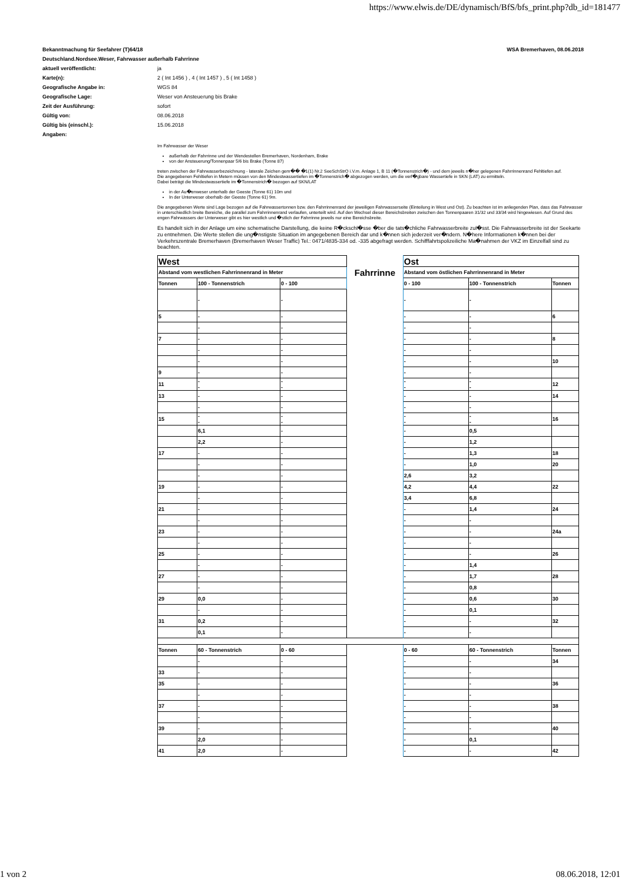https://www.elwis.de/DE/dynamisch/BfS/bfs_print.php?db_id=181477
Bekanntmachung für Seefahrer (T)64/18 WSA Bremerhaven, 08.06.2018
Deutschland.Nordsee.Weser, Fahrwasser außerhalb Fahrrinne
| aktuell veröffentlicht: | ja |
| Karte(n): | 2 ( Int 1456 ) , 4 ( Int 1457 ) , 5 ( Int 1458 ) |
| Geografische Angabe in: | WGS 84 |
| Geografische Lage: | Weser von Ansteuerung bis Brake |
| Zeit der Ausführung: | sofort |
| Gültig von: | 08.06.2018 |
| Gültig bis (einschl.): | 15.06.2018 |
| Angaben: | |
Im Fahrwasser der Weser
außerhalb der Fahrrinne und der Wendestellen Bremerhaven, Nordenham, Brake
von der Ansteuerung/Tonnenpaar 5/6 bis Brake (Tonne 87)
treten zwischen der Fahrwasserbezeichnung - laterale Zeichen gem�� �1(1) Nr.2 SeeSchStrO i.V.m. Anlage 1, B 11 (�Tonnenstrich�) - und dem jeweils n�her gelegenen Fahrrinnenrand Fehltiefen auf.
Die angegebenen Fehltiefen in Metern müssen von den Mindestwassertiefen im �Tonnenstrich� abgezogen werden, um die verf�gbare Wassertiefe in SKN (LAT) zu ermitteln.
Dabei beträgt die Mindestwassertiefe im �Tonnenstrich� bezogen auf SKN/LAT
in der Au�enweser unterhalb der Geeste (Tonne 61) 10m und
In der Unterweser oberhalb der Geeste (Tonne 61) 9m.
Die angegebenen Werte sind Lage bezogen auf die Fahrwassertonnen bzw. den Fahrrinnenrand der jeweiligen Fahrwasserseite (Einteilung in West und Ost). Zu beachten ist im anliegenden Plan, dass das Fahrwasser in unterschiedlich breite Bereiche, die parallel zum Fahrrinnenrand verlaufen, unterteilt wird. Auf den Wechsel dieser Bereichsbreiten zwischen den Tonnenpaaren 31/32 und 33/34 wird hingewiesen. Auf Grund des engen Fahrwassers der Unterweser gibt es hier westlich und �stlich der Fahrrinne jeweils nur eine Bereichsbreite.
Es handelt sich in der Anlage um eine schematische Darstellung, die keine R�ckschl�sse �ber die tats�chliche Fahrwasserbreite zul�sst. Die Fahrwasserbreite ist der Seekarte zu entnehmen. Die Werte stellen die ung�nstigste Situation im angegebenen Bereich dar und k�nnen sich jederzeit ver�ndern. N�here Informationen k�nnen bei der Verkehrszentrale Bremerhaven (Bremerhaven Weser Traffic) Tel.: 0471/4835-334 od. -335 abgefragt werden. Schifffahrtspolizeiliche Ma�nahmen der VKZ im Einzelfall sind zu beachten.
| West | | | Fahrrinne | Ost | | |
| Abstand vom westlichen Fahrrinnenrand in Meter | | | | Abstand vom östlichen Fahrrinnenrand in Meter | | |
| Tonnen | 100 - Tonnenstrich | 0 - 100 | | 0 - 100 | 100 - Tonnenstrich | Tonnen |
| | - | - | | - | - | |
| 5 | - | - | | - | - | 6 |
| | - | - | | - | - | |
| 7 | - | - | | - | - | 8 |
| | - | - | | - | - | |
| | - | - | | - | - | 10 |
| 9 | - | - | | - | - | |
| 11 | - - | - - | | - - | - - | 12 |
| 13 | - | - | | - | - | 14 |
| | - | - | | - | - | |
| 15 | - - | - - | | - - | - - | 16 |
| | 6,1 | - | | - | 0,5 | |
| | 2,2 | - | | - | 1,2 | |
| 17 | - | - | | - | 1,3 | 18 |
| | - | - | | - | 1,0 | 20 |
| | - | - | | 2,6 | 3,2 | |
| 19 | - | - | | 4,2 | 4,4 | 22 |
| | - | - | | 3,4 | 6,8 | |
| 21 | - | - | | - | 1,4 | 24 |
| | - | - | | - | - | |
| 23 | - | - | | - | - | 24a |
| | - | - | | - | - | |
| 25 | - | - | | - | - | 26 |
| | - | - | | - | 1,4 | |
| 27 | - | - | | - | 1,7 | 28 |
| | - | - | | - | 0,8 | |
| 29 | 0,0 | - | | - | 0,6 | 30 |
| | - | - | | - | 0,1 | |
| 31 | 0,2 | - | | - | - | 32 |
| | 0,1 | - | | - | - | |
| Tonnen | 60 - Tonnenstrich | 0 - 60 | | 0 - 60 | 60 - Tonnenstrich | Tonnen |
| | - | - | | - | - | 34 |
| 33 | - | - | | - | - | |
| 35 | - | - | | - | - | 36 |
| | - | - | | - | - | |
| 37 | - | - | | - | - | 38 |
| | - | - | | - | - | |
| 39 | - | - | | - | - | 40 |
| | 2,0 | - | | - | 0,1 | |
| 41 | 2,0 | - | | - | - | 42 |
1 von 2 08.06.2018, 12:01